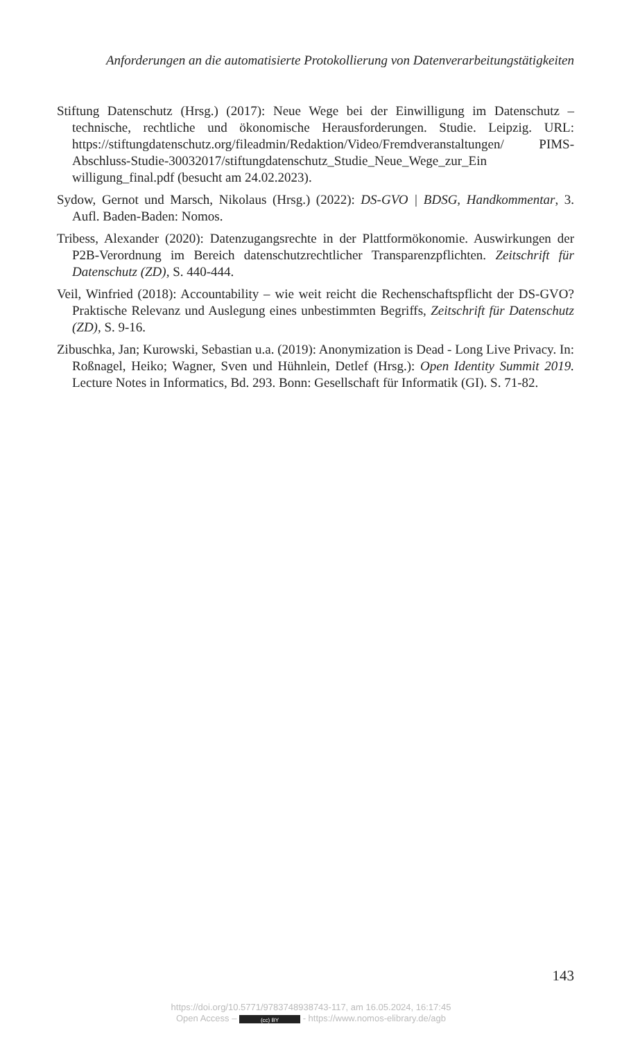Anforderungen an die automatisierte Protokollierung von Datenverarbeitungstätigkeiten
Stiftung Datenschutz (Hrsg.) (2017): Neue Wege bei der Einwilligung im Datenschutz – technische, rechtliche und ökonomische Herausforderungen. Studie. Leipzig. URL: https://stiftungdatenschutz.org/fileadmin/Redaktion/Video/Fremdveranstaltungen/ PIMS-Abschluss-Studie-30032017/stiftungdatenschutz_Studie_Neue_Wege_zur_Ein willigung_final.pdf (besucht am 24.02.2023).
Sydow, Gernot und Marsch, Nikolaus (Hrsg.) (2022): DS-GVO | BDSG, Handkommentar, 3. Aufl. Baden-Baden: Nomos.
Tribess, Alexander (2020): Datenzugangsrechte in der Plattformökonomie. Auswirkungen der P2B-Verordnung im Bereich datenschutzrechtlicher Transparenzpflichten. Zeitschrift für Datenschutz (ZD), S. 440-444.
Veil, Winfried (2018): Accountability – wie weit reicht die Rechenschaftspflicht der DS-GVO? Praktische Relevanz und Auslegung eines unbestimmten Begriffs, Zeitschrift für Datenschutz (ZD), S. 9-16.
Zibuschka, Jan; Kurowski, Sebastian u.a. (2019): Anonymization is Dead - Long Live Privacy. In: Roßnagel, Heiko; Wagner, Sven und Hühnlein, Detlef (Hrsg.): Open Identity Summit 2019. Lecture Notes in Informatics, Bd. 293. Bonn: Gesellschaft für Informatik (GI). S. 71-82.
143
https://doi.org/10.5771/9783748938743-117, am 16.05.2024, 16:17:45
Open Access – (cc) BY - https://www.nomos-elibrary.de/agb